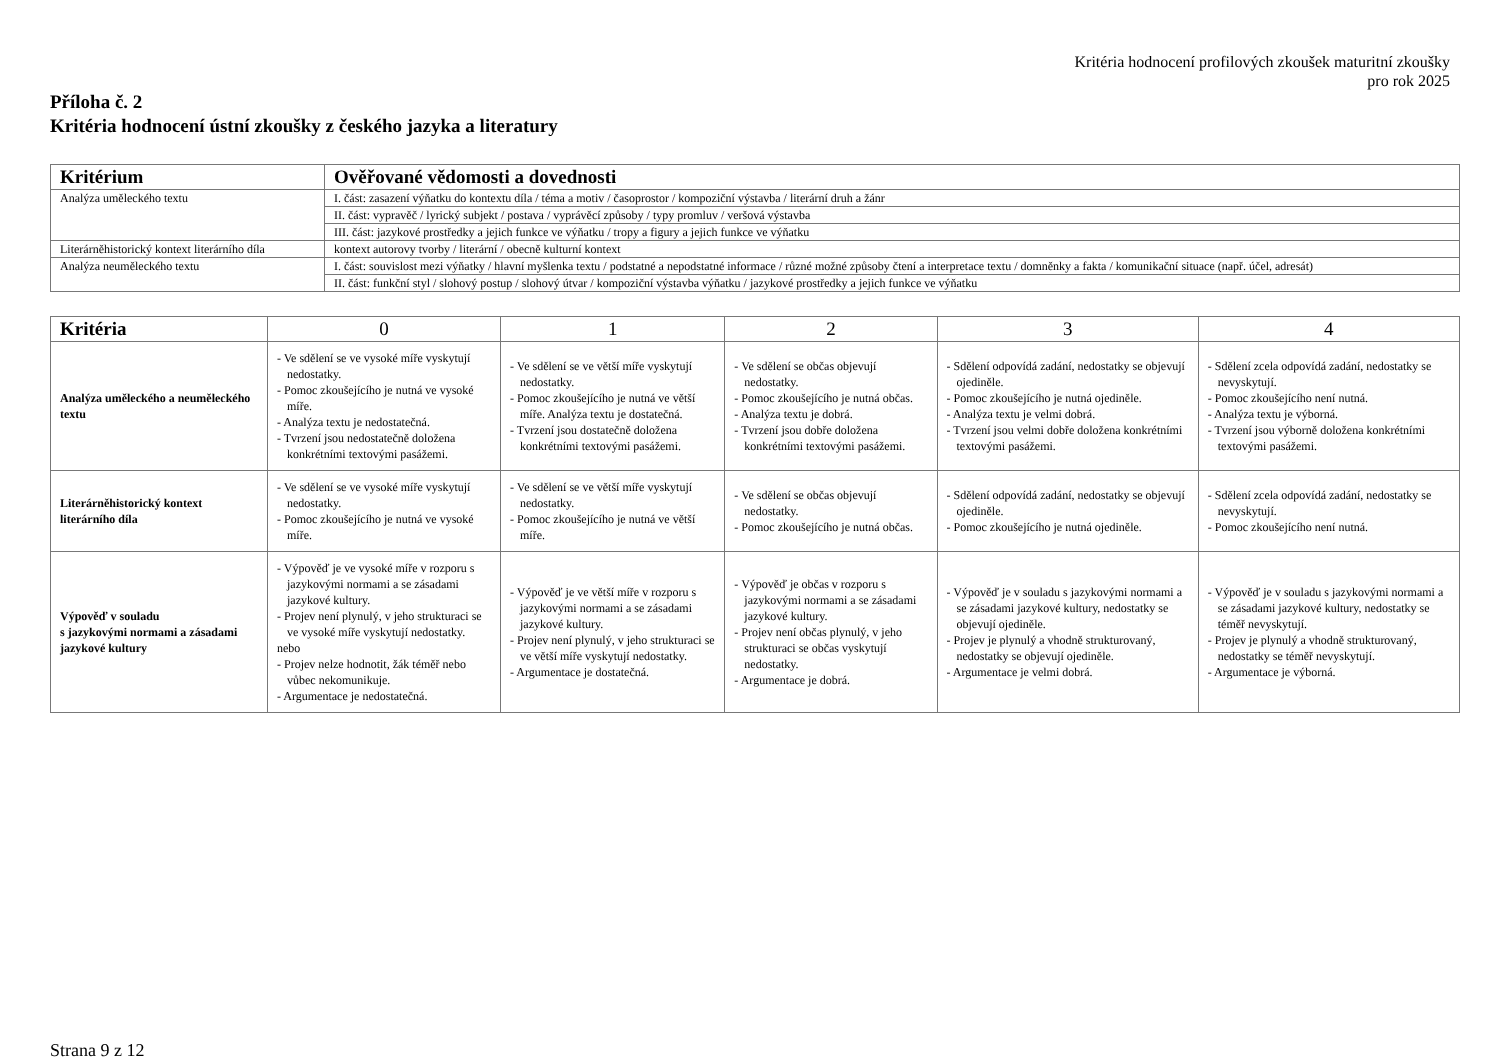Kritéria hodnocení profilových zkoušek maturitní zkoušky
pro rok 2025
Příloha č. 2
Kritéria hodnocení ústní zkoušky z českého jazyka a literatury
| Kritérium | Ověřované vědomosti a dovednosti |
| --- | --- |
| Analýza uměleckého textu | I. část: zasazení výňatku do kontextu díla / téma a motiv / časoprostor / kompoziční výstavba / literární druh a žánr |
| | II. část: vypravěč / lyrický subjekt / postava / vyprávěcí způsoby / typy promluv / veršová výstavba |
| | III. část: jazykové prostředky a jejich funkce ve výňatku / tropy a figury a jejich funkce ve výňatku |
| Literárněhistorický kontext literárního díla | kontext autorovy tvorby / literární / obecně kulturní kontext |
| Analýza neuměleckého textu | I. část: souvislost mezi výňatky / hlavní myšlenka textu / podstatné a nepodstatné informace / různé možné způsoby čtení a interpretace textu / domněnky a fakta / komunikační situace (např. účel, adresát) |
| | II. část: funkční styl / slohový postup / slohový útvar / kompoziční výstavba výňatku / jazykové prostředky a jejich funkce ve výňatku |
| Kritéria | 0 | 1 | 2 | 3 | 4 |
| --- | --- | --- | --- | --- | --- |
| Analýza uměleckého a neuměleckého textu | - Ve sdělení se ve vysoké míře vyskytují nedostatky. - Pomoc zkoušejícího je nutná ve vysoké míře. - Analýza textu je nedostatečná. - Tvrzení jsou nedostatečně doložena konkrétními textovými pasážemi. | - Ve sdělení se ve větší míře vyskytují nedostatky. - Pomoc zkoušejícího je nutná ve větší míře. Analýza textu je dostatečná. - Tvrzení jsou dostatečně doložena konkrétními textovými pasážemi. | - Ve sdělení se občas objevují nedostatky. - Pomoc zkoušejícího je nutná občas. - Analýza textu je dobrá. - Tvrzení jsou dobře doložena konkrétními textovými pasážemi. | - Sdělení odpovídá zadání, nedostatky se objevují ojediněle. - Pomoc zkoušejícího je nutná ojediněle. - Analýza textu je velmi dobrá. - Tvrzení jsou velmi dobře doložena konkrétními textovými pasážemi. | - Sdělení zcela odpovídá zadání, nedostatky se nevyskytují. - Pomoc zkoušejícího není nutná. - Analýza textu je výborná. - Tvrzení jsou výborně doložena konkrétními textovými pasážemi. |
| Literárněhistorický kontext literárního díla | - Ve sdělení se ve vysoké míře vyskytují nedostatky. - Pomoc zkoušejícího je nutná ve vysoké míře. | - Ve sdělení se ve větší míře vyskytují nedostatky. - Pomoc zkoušejícího je nutná ve větší míře. | - Ve sdělení se občas objevují nedostatky. - Pomoc zkoušejícího je nutná občas. | - Sdělení odpovídá zadání, nedostatky se objevují ojediněle. - Pomoc zkoušejícího je nutná ojediněle. | - Sdělení zcela odpovídá zadání, nedostatky se nevyskytují. - Pomoc zkoušejícího není nutná. |
| Výpověď v souladu s jazykovými normami a zásadami jazykové kultury | - Výpověď je ve vysoké míře v rozporu s jazykovými normami a se zásadami jazykové kultury. - Projev není plynulý, v jeho strukturaci se ve vysoké míře vyskytují nedostatky. nebo - Projev nelze hodnotit, žák téměř nebo vůbec nekomunikuje. - Argumentace je nedostatečná. | - Výpověď je ve větší míře v rozporu s jazykovými normami a se zásadami jazykové kultury. - Projev není plynulý, v jeho strukturaci se ve větší míře vyskytují nedostatky. - Argumentace je dostatečná. | - Výpověď je občas v rozporu s jazykovými normami a se zásadami jazykové kultury. - Projev není občas plynulý, v jeho strukturaci se občas vyskytují nedostatky. - Argumentace je dobrá. | - Výpověď je v souladu s jazykovými normami a se zásadami jazykové kultury, nedostatky se objevují ojediněle. - Projev je plynulý a vhodně strukturovaný, nedostatky se objevují ojediněle. - Argumentace je velmi dobrá. | - Výpověď je v souladu s jazykovými normami a se zásadami jazykové kultury, nedostatky se téměř nevyskytují. - Projev je plynulý a vhodně strukturovaný, nedostatky se téměř nevyskytují. - Argumentace je výborná. |
Strana 9 z 12